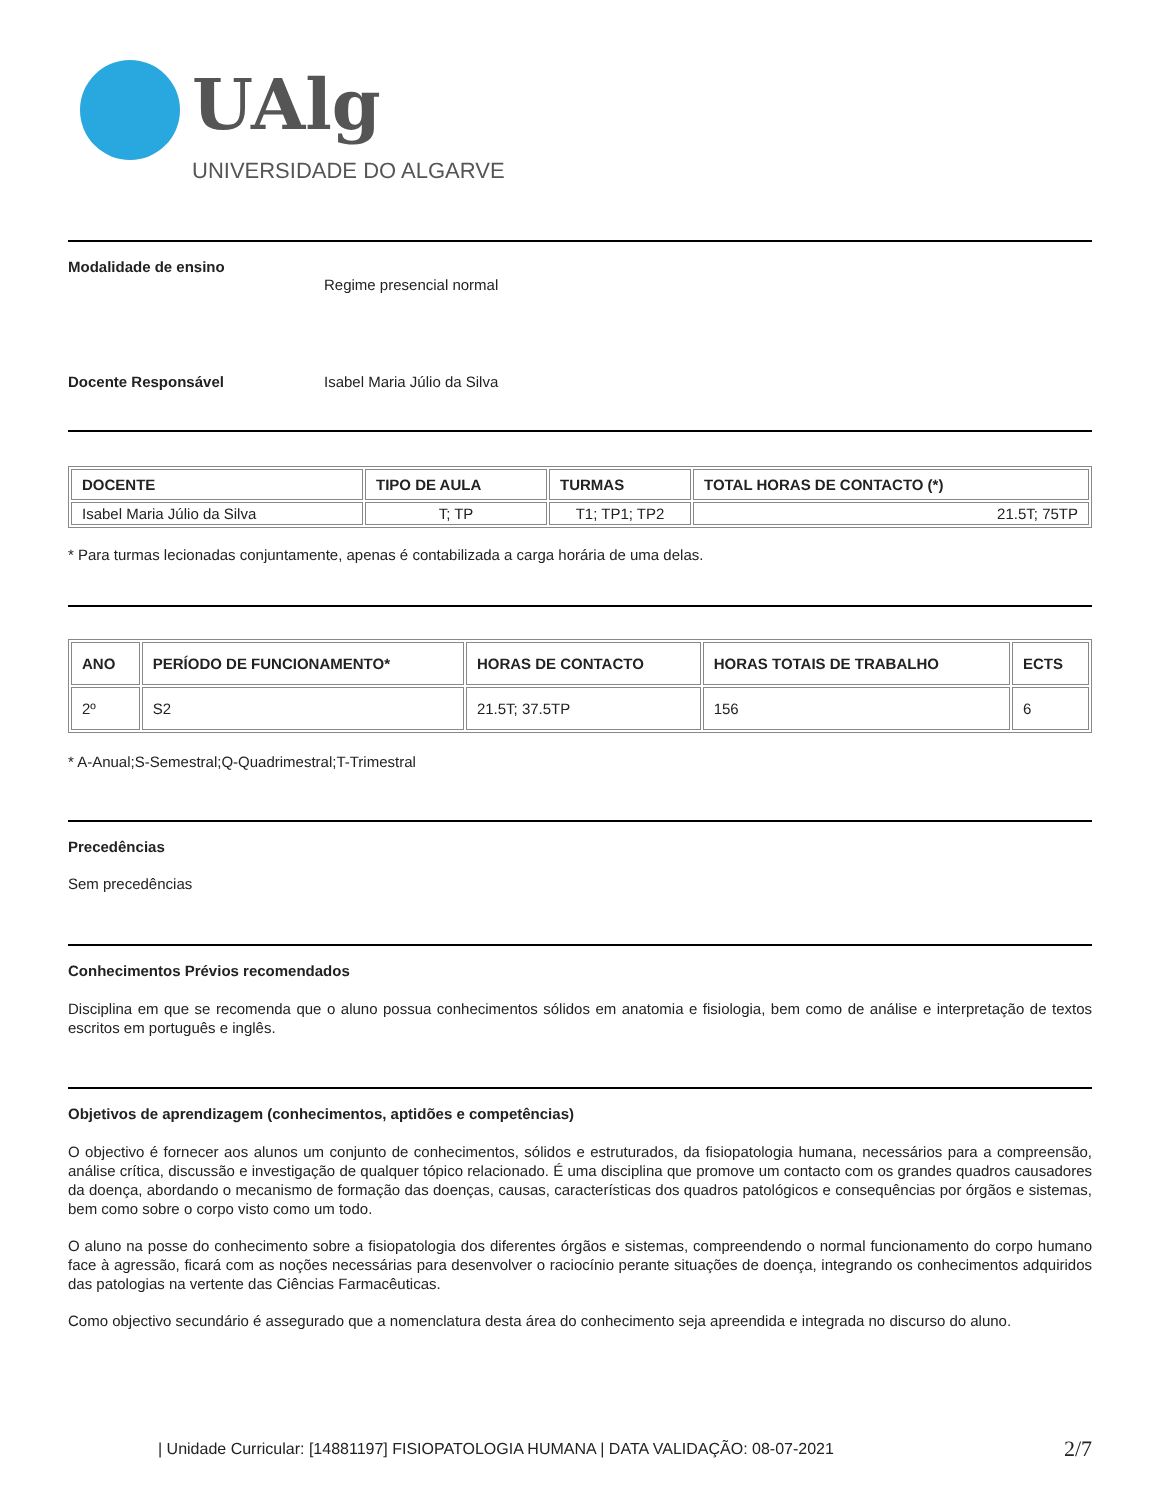UAlg
UNIVERSIDADE DO ALGARVE
Modalidade de ensino
Regime presencial normal
Docente Responsável Isabel Maria Júlio da Silva
| DOCENTE | TIPO DE AULA | TURMAS | TOTAL HORAS DE CONTACTO (*) |
| --- | --- | --- | --- |
| Isabel Maria Júlio da Silva | T; TP | T1; TP1; TP2 | 21.5T; 75TP |
* Para turmas lecionadas conjuntamente, apenas é contabilizada a carga horária de uma delas.
| ANO | PERÍODO DE FUNCIONAMENTO* | HORAS DE CONTACTO | HORAS TOTAIS DE TRABALHO | ECTS |
| --- | --- | --- | --- | --- |
| 2º | S2 | 21.5T; 37.5TP | 156 | 6 |
* A-Anual;S-Semestral;Q-Quadrimestral;T-Trimestral
Precedências
Sem precedências
Conhecimentos Prévios recomendados
Disciplina em que se recomenda que o aluno possua conhecimentos sólidos em anatomia e fisiologia, bem como de análise e interpretação de textos escritos em português e inglês.
Objetivos de aprendizagem (conhecimentos, aptidões e competências)
O objectivo é fornecer aos alunos um conjunto de conhecimentos, sólidos e estruturados, da fisiopatologia humana, necessários para a compreensão, análise crítica, discussão e investigação de qualquer tópico relacionado. É uma disciplina que promove um contacto com os grandes quadros causadores da doença, abordando o mecanismo de formação das doenças, causas, características dos quadros patológicos e consequências por órgãos e sistemas, bem como sobre o corpo visto como um todo.
O aluno na posse do conhecimento sobre a fisiopatologia dos diferentes órgãos e sistemas, compreendendo o normal funcionamento do corpo humano face à agressão, ficará com as noções necessárias para desenvolver o raciocínio perante situações de doença, integrando os conhecimentos adquiridos das patologias na vertente das Ciências Farmacêuticas.
Como objectivo secundário é assegurado que a nomenclatura desta área do conhecimento seja apreendida e integrada no discurso do aluno.
2/7 | Unidade Curricular: [14881197] FISIOPATOLOGIA HUMANA | DATA VALIDAÇÃO: 08-07-2021